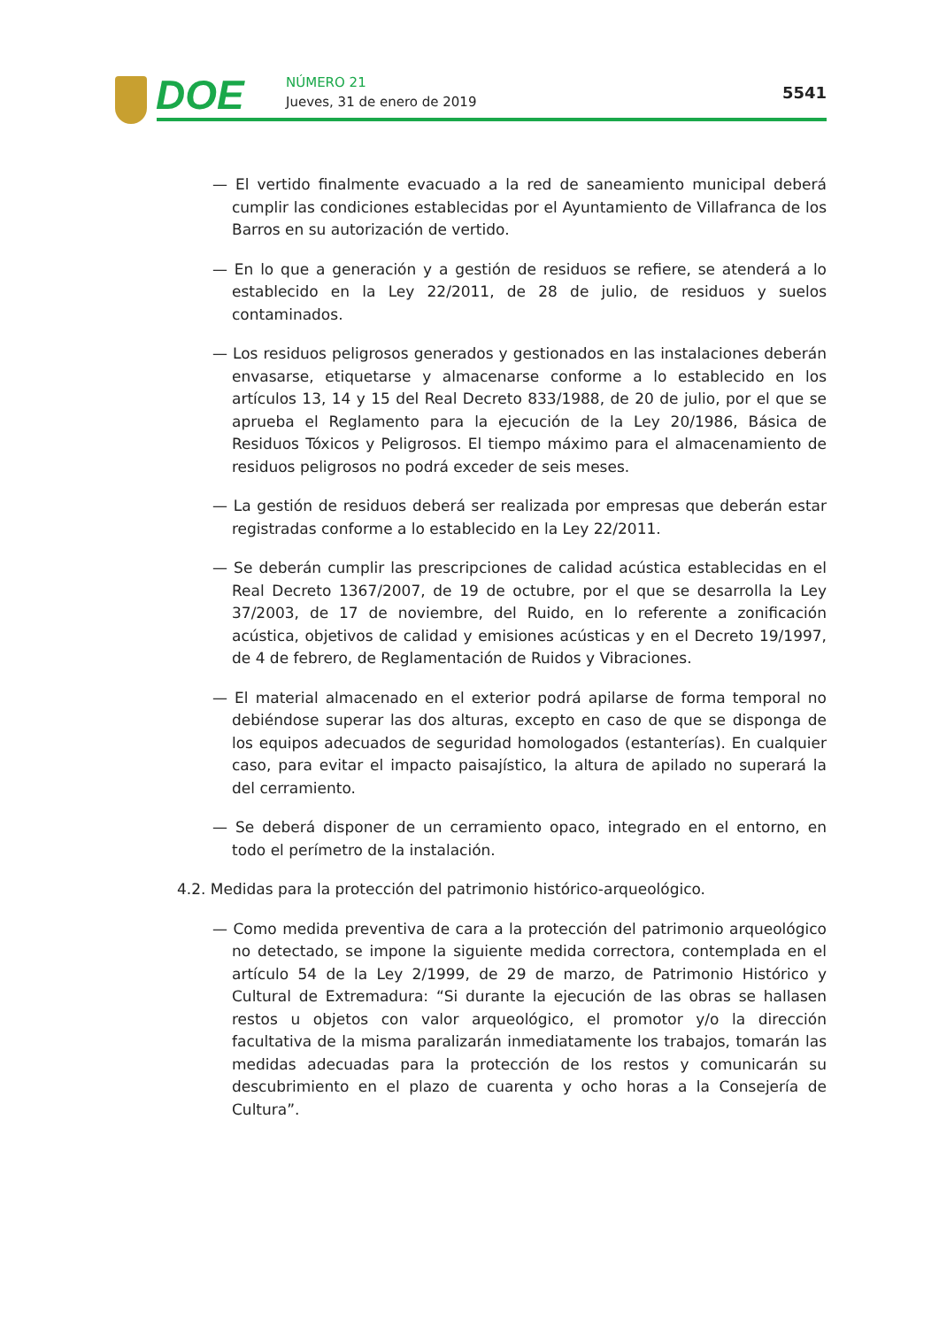DOE NÚMERO 21
Jueves, 31 de enero de 2019 5541
— El vertido finalmente evacuado a la red de saneamiento municipal deberá cumplir las condiciones establecidas por el Ayuntamiento de Villafranca de los Barros en su autorización de vertido.
— En lo que a generación y a gestión de residuos se refiere, se atenderá a lo establecido en la Ley 22/2011, de 28 de julio, de residuos y suelos contaminados.
— Los residuos peligrosos generados y gestionados en las instalaciones deberán envasarse, etiquetarse y almacenarse conforme a lo establecido en los artículos 13, 14 y 15 del Real Decreto 833/1988, de 20 de julio, por el que se aprueba el Reglamento para la ejecución de la Ley 20/1986, Básica de Residuos Tóxicos y Peligrosos. El tiempo máximo para el almacenamiento de residuos peligrosos no podrá exceder de seis meses.
— La gestión de residuos deberá ser realizada por empresas que deberán estar registradas conforme a lo establecido en la Ley 22/2011.
— Se deberán cumplir las prescripciones de calidad acústica establecidas en el Real Decreto 1367/2007, de 19 de octubre, por el que se desarrolla la Ley 37/2003, de 17 de noviembre, del Ruido, en lo referente a zonificación acústica, objetivos de calidad y emisiones acústicas y en el Decreto 19/1997, de 4 de febrero, de Reglamentación de Ruidos y Vibraciones.
— El material almacenado en el exterior podrá apilarse de forma temporal no debiéndose superar las dos alturas, excepto en caso de que se disponga de los equipos adecuados de seguridad homologados (estanterías). En cualquier caso, para evitar el impacto paisajístico, la altura de apilado no superará la del cerramiento.
— Se deberá disponer de un cerramiento opaco, integrado en el entorno, en todo el perímetro de la instalación.
4.2. Medidas para la protección del patrimonio histórico-arqueológico.
— Como medida preventiva de cara a la protección del patrimonio arqueológico no detectado, se impone la siguiente medida correctora, contemplada en el artículo 54 de la Ley 2/1999, de 29 de marzo, de Patrimonio Histórico y Cultural de Extremadura: “Si durante la ejecución de las obras se hallasen restos u objetos con valor arqueológico, el promotor y/o la dirección facultativa de la misma paralizarán inmediatamente los trabajos, tomarán las medidas adecuadas para la protección de los restos y comunicarán su descubrimiento en el plazo de cuarenta y ocho horas a la Consejería de Cultura”.